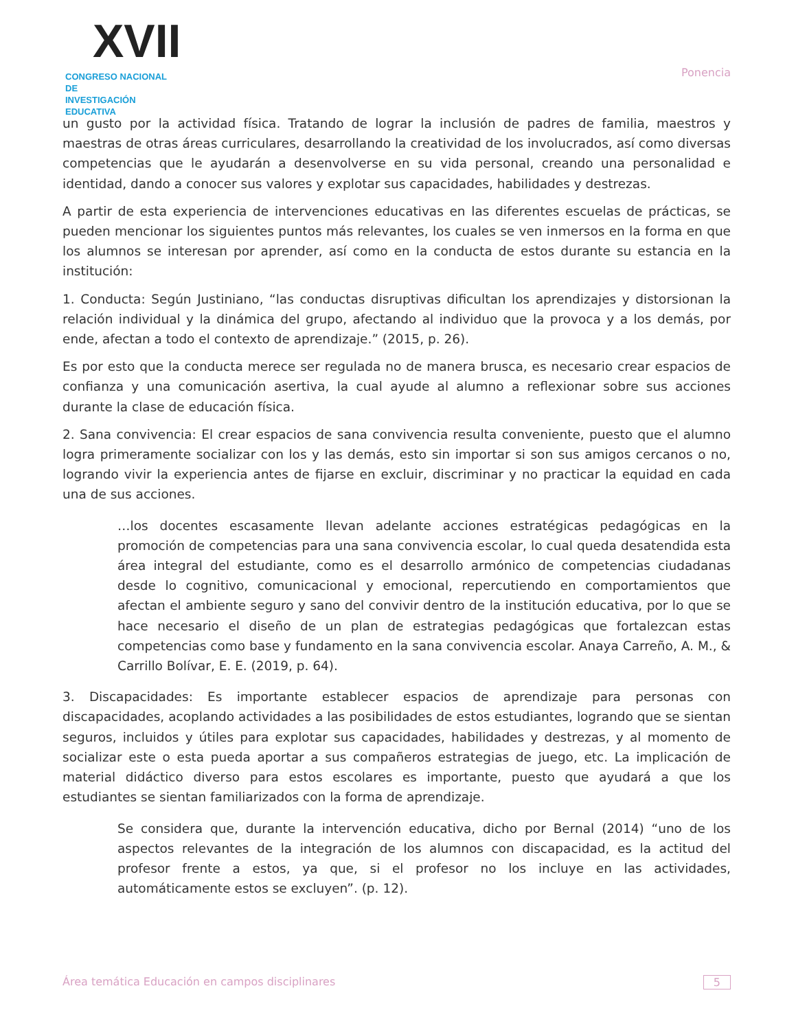XVII
CONGRESO NACIONAL DE
INVESTIGACIÓN EDUCATIVA
Ponencia
un gusto por la actividad física. Tratando de lograr la inclusión de padres de familia, maestros y maestras de otras áreas curriculares, desarrollando la creatividad de los involucrados, así como diversas competencias que le ayudarán a desenvolverse en su vida personal, creando una personalidad e identidad, dando a conocer sus valores y explotar sus capacidades, habilidades y destrezas.
A partir de esta experiencia de intervenciones educativas en las diferentes escuelas de prácticas, se pueden mencionar los siguientes puntos más relevantes, los cuales se ven inmersos en la forma en que los alumnos se interesan por aprender, así como en la conducta de estos durante su estancia en la institución:
1. Conducta: Según Justiniano, “las conductas disruptivas dificultan los aprendizajes y distorsionan la relación individual y la dinámica del grupo, afectando al individuo que la provoca y a los demás, por ende, afectan a todo el contexto de aprendizaje.” (2015, p. 26).
Es por esto que la conducta merece ser regulada no de manera brusca, es necesario crear espacios de confianza y una comunicación asertiva, la cual ayude al alumno a reflexionar sobre sus acciones durante la clase de educación física.
2. Sana convivencia: El crear espacios de sana convivencia resulta conveniente, puesto que el alumno logra primeramente socializar con los y las demás, esto sin importar si son sus amigos cercanos o no, logrando vivir la experiencia antes de fijarse en excluir, discriminar y no practicar la equidad en cada una de sus acciones.
…los docentes escasamente llevan adelante acciones estratégicas pedagógicas en la promoción de competencias para una sana convivencia escolar, lo cual queda desatendida esta área integral del estudiante, como es el desarrollo armónico de competencias ciudadanas desde lo cognitivo, comunicacional y emocional, repercutiendo en comportamientos que afectan el ambiente seguro y sano del convivir dentro de la institución educativa, por lo que se hace necesario el diseño de un plan de estrategias pedagógicas que fortalezcan estas competencias como base y fundamento en la sana convivencia escolar. Anaya Carreño, A. M., & Carrillo Bolívar, E. E. (2019, p. 64).
3. Discapacidades: Es importante establecer espacios de aprendizaje para personas con discapacidades, acoplando actividades a las posibilidades de estos estudiantes, logrando que se sientan seguros, incluidos y útiles para explotar sus capacidades, habilidades y destrezas, y al momento de socializar este o esta pueda aportar a sus compañeros estrategias de juego, etc. La implicación de material didáctico diverso para estos escolares es importante, puesto que ayudará a que los estudiantes se sientan familiarizados con la forma de aprendizaje.
Se considera que, durante la intervención educativa, dicho por Bernal (2014) “uno de los aspectos relevantes de la integración de los alumnos con discapacidad, es la actitud del profesor frente a estos, ya que, si el profesor no los incluye en las actividades, automáticamente estos se excluyen”. (p. 12).
Área temática Educación en campos disciplinares 5